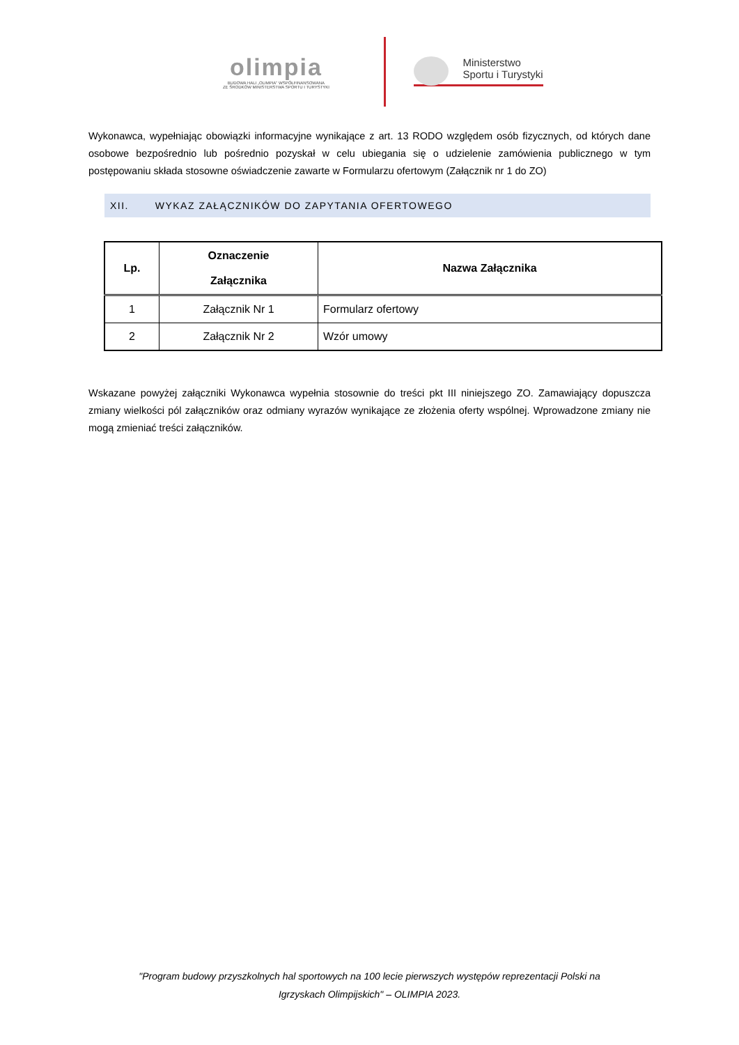olimpia
BUDOWA HALI „OLIMPIA” WSPÓŁFINANSOWANA
ZE ŚRODKÓW MINISTERSTWA SPORTU I TURYSTYKI
Ministerstwo
Sportu i Turystyki
Wykonawca, wypełniając obowiązki informacyjne wynikające z art. 13 RODO względem osób fizycznych, od których dane osobowe bezpośrednio lub pośrednio pozyskał w celu ubiegania się o udzielenie zamówienia publicznego w tym postępowaniu składa stosowne oświadczenie zawarte w Formularzu ofertowym (Załącznik nr 1 do ZO)
XII. WYKAZ ZAŁĄCZNIKÓW DO ZAPYTANIA OFERTOWEGO
| Lp. | Oznaczenie Załącznika | Nazwa Załącznika |
| --- | --- | --- |
| 1 | Załącznik Nr 1 | Formularz ofertowy |
| 2 | Załącznik Nr 2 | Wzór umowy |
Wskazane powyżej załączniki Wykonawca wypełnia stosownie do treści pkt III niniejszego ZO. Zamawiający dopuszcza zmiany wielkości pól załączników oraz odmiany wyrazów wynikające ze złożenia oferty wspólnej. Wprowadzone zmiany nie mogą zmieniać treści załączników.
"Program budowy przyszkolnych hal sportowych na 100 lecie pierwszych występów reprezentacji Polski na
Igrzyskach Olimpijskich" – OLIMPIA 2023.